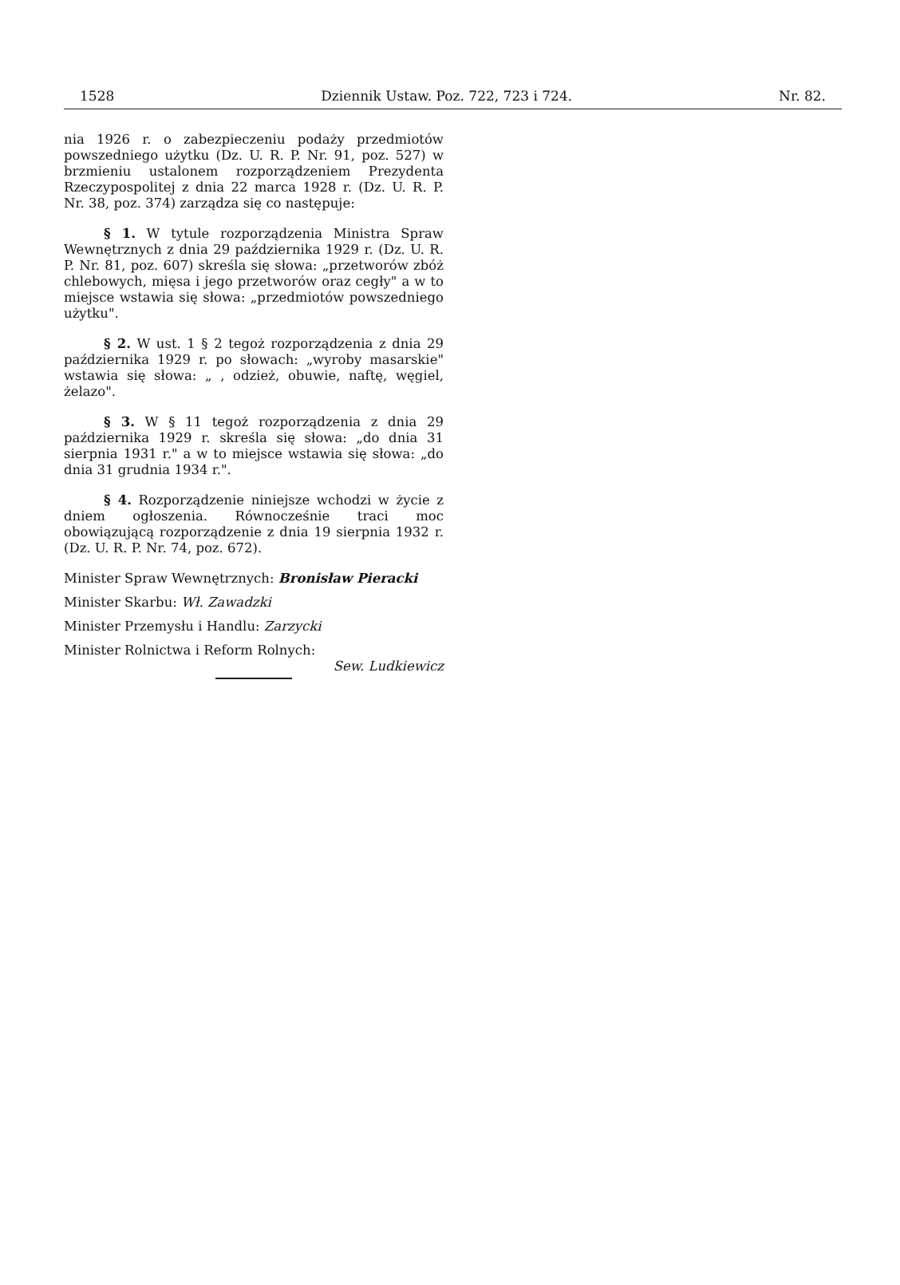1528 Dziennik Ustaw. Poz. 722, 723 i 724. Nr. 82.
nia 1926 r. o zabezpieczeniu podaży przedmiotów powszedniego użytku (Dz. U. R. P. Nr. 91, poz. 527) w brzmieniu ustalonem rozporządzeniem Prezydenta Rzeczypospolitej z dnia 22 marca 1928 r. (Dz. U. R. P. Nr. 38, poz. 374) zarządza się co następuje:
§ 1. W tytule rozporządzenia Ministra Spraw Wewnętrznych z dnia 29 października 1929 r. (Dz. U. R. P. Nr. 81, poz. 607) skreśla się słowa: „przetworów zbóż chlebowych, mięsa i jego przetworów oraz cegły" a w to miejsce wstawia się słowa: „przedmiotów powszedniego użytku".
§ 2. W ust. 1 § 2 tegoż rozporządzenia z dnia 29 października 1929 r. po słowach: „wyroby masarskie" wstawia się słowa: „ , odzież, obuwie, naftę, węgiel, żelazo".
§ 3. W § 11 tegoż rozporządzenia z dnia 29 października 1929 r. skreśla się słowa: „do dnia 31 sierpnia 1931 r." a w to miejsce wstawia się słowa: „do dnia 31 grudnia 1934 r.".
§ 4. Rozporządzenie niniejsze wchodzi w życie z dniem ogłoszenia. Równocześnie traci moc obowiązującą rozporządzenie z dnia 19 sierpnia 1932 r. (Dz. U. R. P. Nr. 74, poz. 672).
Minister Spraw Wewnętrznych: Bronisław Pieracki
Minister Skarbu: Wł. Zawadzki
Minister Przemysłu i Handlu: Zarzycki
Minister Rolnictwa i Reform Rolnych:
Sew. Ludkiewicz